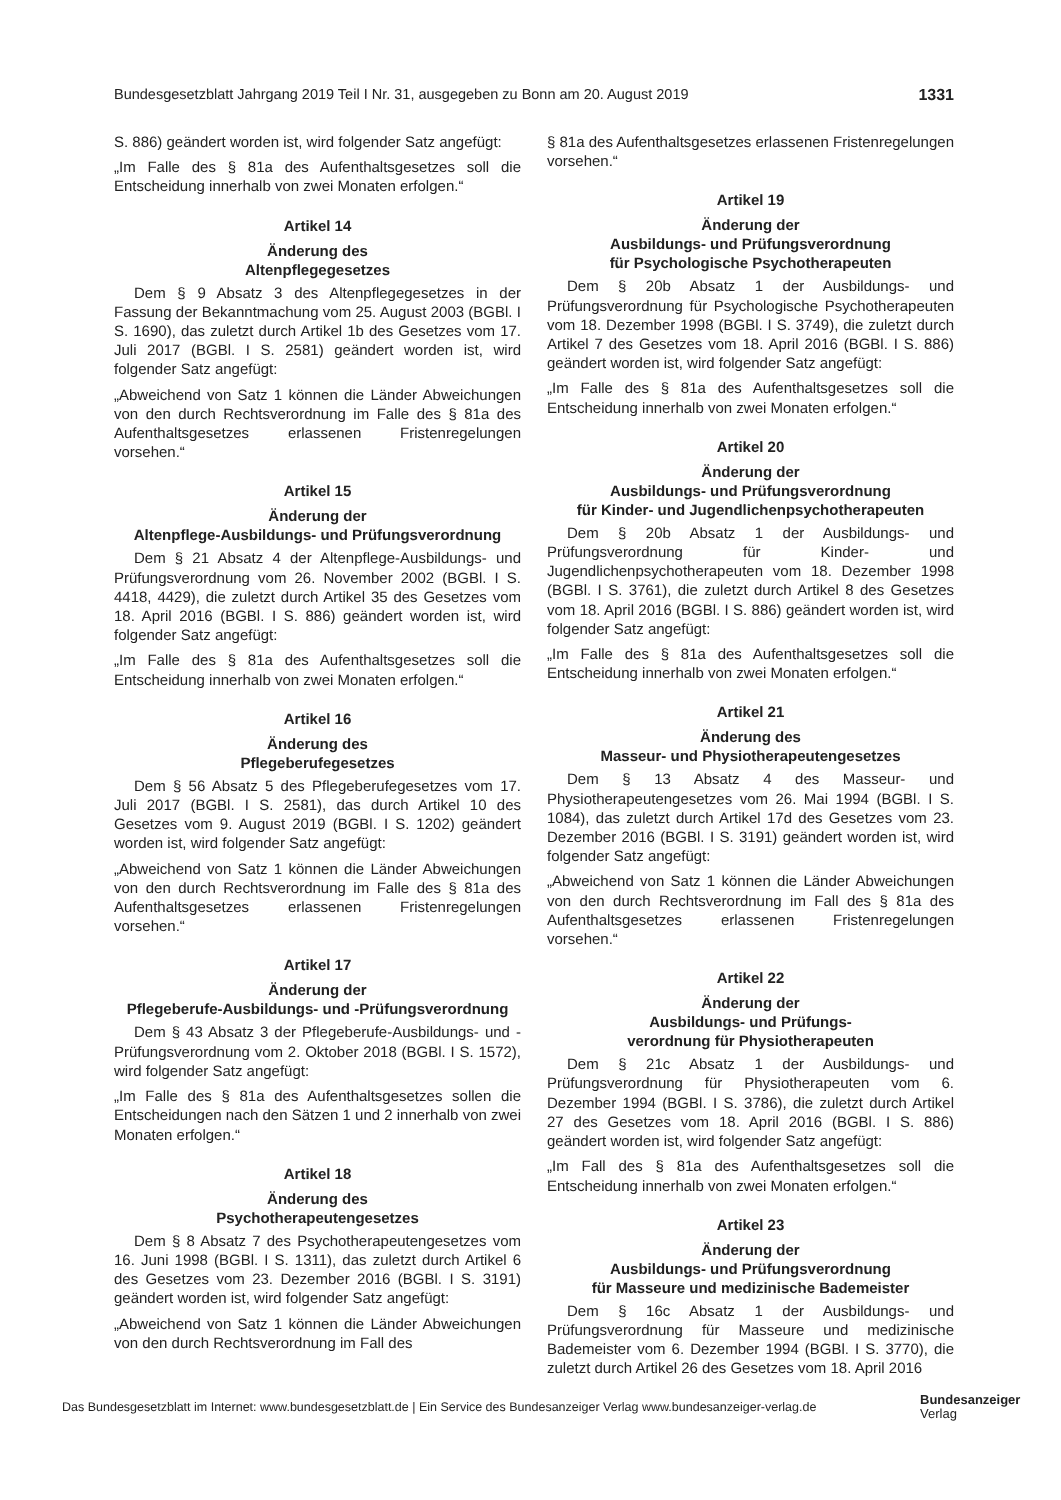Bundesgesetzblatt Jahrgang 2019 Teil I Nr. 31, ausgegeben zu Bonn am 20. August 2019 1331
S. 886) geändert worden ist, wird folgender Satz angefügt:
„Im Falle des § 81a des Aufenthaltsgesetzes soll die Entscheidung innerhalb von zwei Monaten erfolgen.“
Artikel 14
Änderung des
Altenpflegegesetzes
Dem § 9 Absatz 3 des Altenpflegegesetzes in der Fassung der Bekanntmachung vom 25. August 2003 (BGBl. I S. 1690), das zuletzt durch Artikel 1b des Gesetzes vom 17. Juli 2017 (BGBl. I S. 2581) geändert worden ist, wird folgender Satz angefügt:
„Abweichend von Satz 1 können die Länder Abweichungen von den durch Rechtsverordnung im Falle des § 81a des Aufenthaltsgesetzes erlassenen Fristenregelungen vorsehen.“
Artikel 15
Änderung der
Altenpflege-Ausbildungs- und Prüfungsverordnung
Dem § 21 Absatz 4 der Altenpflege-Ausbildungs- und Prüfungsverordnung vom 26. November 2002 (BGBl. I S. 4418, 4429), die zuletzt durch Artikel 35 des Gesetzes vom 18. April 2016 (BGBl. I S. 886) geändert worden ist, wird folgender Satz angefügt:
„Im Falle des § 81a des Aufenthaltsgesetzes soll die Entscheidung innerhalb von zwei Monaten erfolgen.“
Artikel 16
Änderung des
Pflegeberufegesetzes
Dem § 56 Absatz 5 des Pflegeberufegesetzes vom 17. Juli 2017 (BGBl. I S. 2581), das durch Artikel 10 des Gesetzes vom 9. August 2019 (BGBl. I S. 1202) geändert worden ist, wird folgender Satz angefügt:
„Abweichend von Satz 1 können die Länder Abweichungen von den durch Rechtsverordnung im Falle des § 81a des Aufenthaltsgesetzes erlassenen Fristenregelungen vorsehen.“
Artikel 17
Änderung der
Pflegeberufe-Ausbildungs- und -Prüfungsverordnung
Dem § 43 Absatz 3 der Pflegeberufe-Ausbildungs- und -Prüfungsverordnung vom 2. Oktober 2018 (BGBl. I S. 1572), wird folgender Satz angefügt:
„Im Falle des § 81a des Aufenthaltsgesetzes sollen die Entscheidungen nach den Sätzen 1 und 2 innerhalb von zwei Monaten erfolgen.“
Artikel 18
Änderung des
Psychotherapeutengesetzes
Dem § 8 Absatz 7 des Psychotherapeutengesetzes vom 16. Juni 1998 (BGBl. I S. 1311), das zuletzt durch Artikel 6 des Gesetzes vom 23. Dezember 2016 (BGBl. I S. 3191) geändert worden ist, wird folgender Satz angefügt:
„Abweichend von Satz 1 können die Länder Abweichungen von den durch Rechtsverordnung im Fall des
§ 81a des Aufenthaltsgesetzes erlassenen Fristenregelungen vorsehen.“
Artikel 19
Änderung der
Ausbildungs- und Prüfungsverordnung
für Psychologische Psychotherapeuten
Dem § 20b Absatz 1 der Ausbildungs- und Prüfungsverordnung für Psychologische Psychotherapeuten vom 18. Dezember 1998 (BGBl. I S. 3749), die zuletzt durch Artikel 7 des Gesetzes vom 18. April 2016 (BGBl. I S. 886) geändert worden ist, wird folgender Satz angefügt:
„Im Falle des § 81a des Aufenthaltsgesetzes soll die Entscheidung innerhalb von zwei Monaten erfolgen.“
Artikel 20
Änderung der
Ausbildungs- und Prüfungsverordnung
für Kinder- und Jugendlichenpsychotherapeuten
Dem § 20b Absatz 1 der Ausbildungs- und Prüfungsverordnung für Kinder- und Jugendlichenpsychotherapeuten vom 18. Dezember 1998 (BGBl. I S. 3761), die zuletzt durch Artikel 8 des Gesetzes vom 18. April 2016 (BGBl. I S. 886) geändert worden ist, wird folgender Satz angefügt:
„Im Falle des § 81a des Aufenthaltsgesetzes soll die Entscheidung innerhalb von zwei Monaten erfolgen.“
Artikel 21
Änderung des
Masseur- und Physiotherapeutengesetzes
Dem § 13 Absatz 4 des Masseur- und Physiotherapeutengesetzes vom 26. Mai 1994 (BGBl. I S. 1084), das zuletzt durch Artikel 17d des Gesetzes vom 23. Dezember 2016 (BGBl. I S. 3191) geändert worden ist, wird folgender Satz angefügt:
„Abweichend von Satz 1 können die Länder Abweichungen von den durch Rechtsverordnung im Fall des § 81a des Aufenthaltsgesetzes erlassenen Fristenregelungen vorsehen.“
Artikel 22
Änderung der
Ausbildungs- und Prüfungs-
verordnung für Physiotherapeuten
Dem § 21c Absatz 1 der Ausbildungs- und Prüfungsverordnung für Physiotherapeuten vom 6. Dezember 1994 (BGBl. I S. 3786), die zuletzt durch Artikel 27 des Gesetzes vom 18. April 2016 (BGBl. I S. 886) geändert worden ist, wird folgender Satz angefügt:
„Im Fall des § 81a des Aufenthaltsgesetzes soll die Entscheidung innerhalb von zwei Monaten erfolgen.“
Artikel 23
Änderung der
Ausbildungs- und Prüfungsverordnung
für Masseure und medizinische Bademeister
Dem § 16c Absatz 1 der Ausbildungs- und Prüfungsverordnung für Masseure und medizinische Bademeister vom 6. Dezember 1994 (BGBl. I S. 3770), die zuletzt durch Artikel 26 des Gesetzes vom 18. April 2016
Das Bundesgesetzblatt im Internet: www.bundesgesetzblatt.de | Ein Service des Bundesanzeiger Verlag www.bundesanzeiger-verlag.de
Bundesanzeiger
Verlag